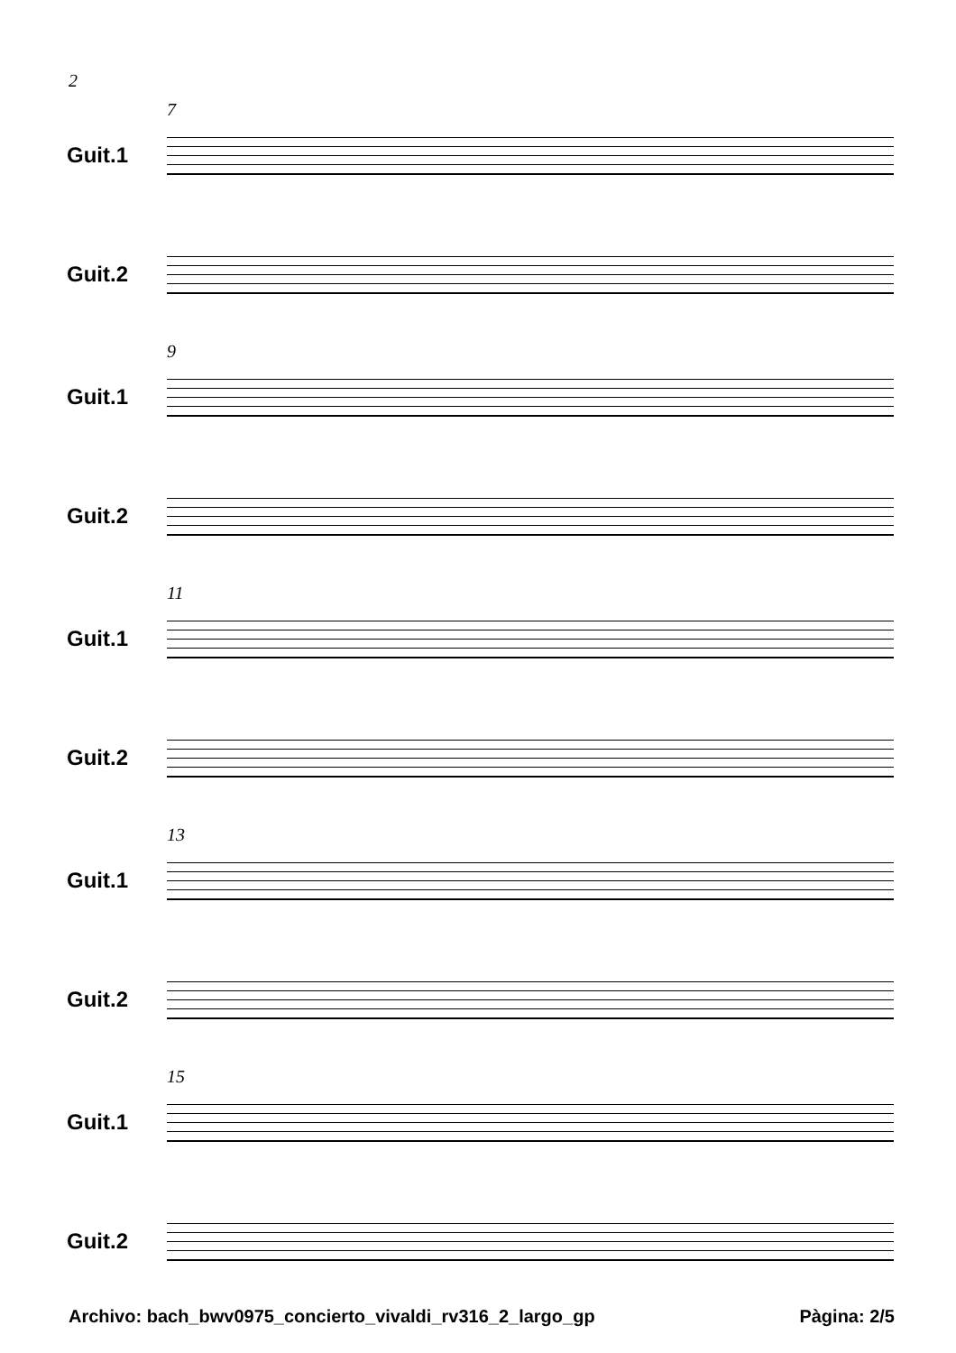2
7
Guit.1
Guit.2
9
Guit.1
Guit.2
11
Guit.1
Guit.2
13
Guit.1
Guit.2
15
Guit.1
Guit.2
Archivo: bach_bwv0975_concierto_vivaldi_rv316_2_largo_gp Pàgina: 2/5